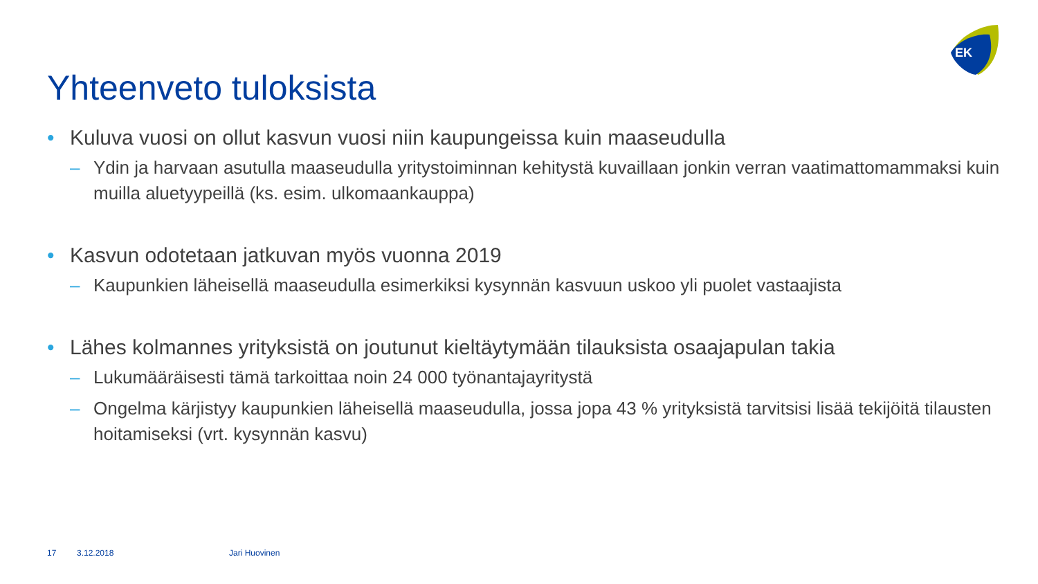EK
Yhteenveto tuloksista
• Kuluva vuosi on ollut kasvun vuosi niin kaupungeissa kuin maaseudulla
– Ydin ja harvaan asutulla maaseudulla yritystoiminnan kehitystä kuvaillaan jonkin verran vaatimattomammaksi kuin muilla aluetyypeillä (ks. esim. ulkomaankauppa)
• Kasvun odotetaan jatkuvan myös vuonna 2019
– Kaupunkien läheisellä maaseudulla esimerkiksi kysynnän kasvuun uskoo yli puolet vastaajista
• Lähes kolmannes yrityksistä on joutunut kieltäytymään tilauksista osaajapulan takia
– Lukumääräisesti tämä tarkoittaa noin 24 000 työnantajayritystä
– Ongelma kärjistyy kaupunkien läheisellä maaseudulla, jossa jopa 43 % yrityksistä tarvitsisi lisää tekijöitä tilausten hoitamiseksi (vrt. kysynnän kasvu)
17 3.12.2018 Jari Huovinen